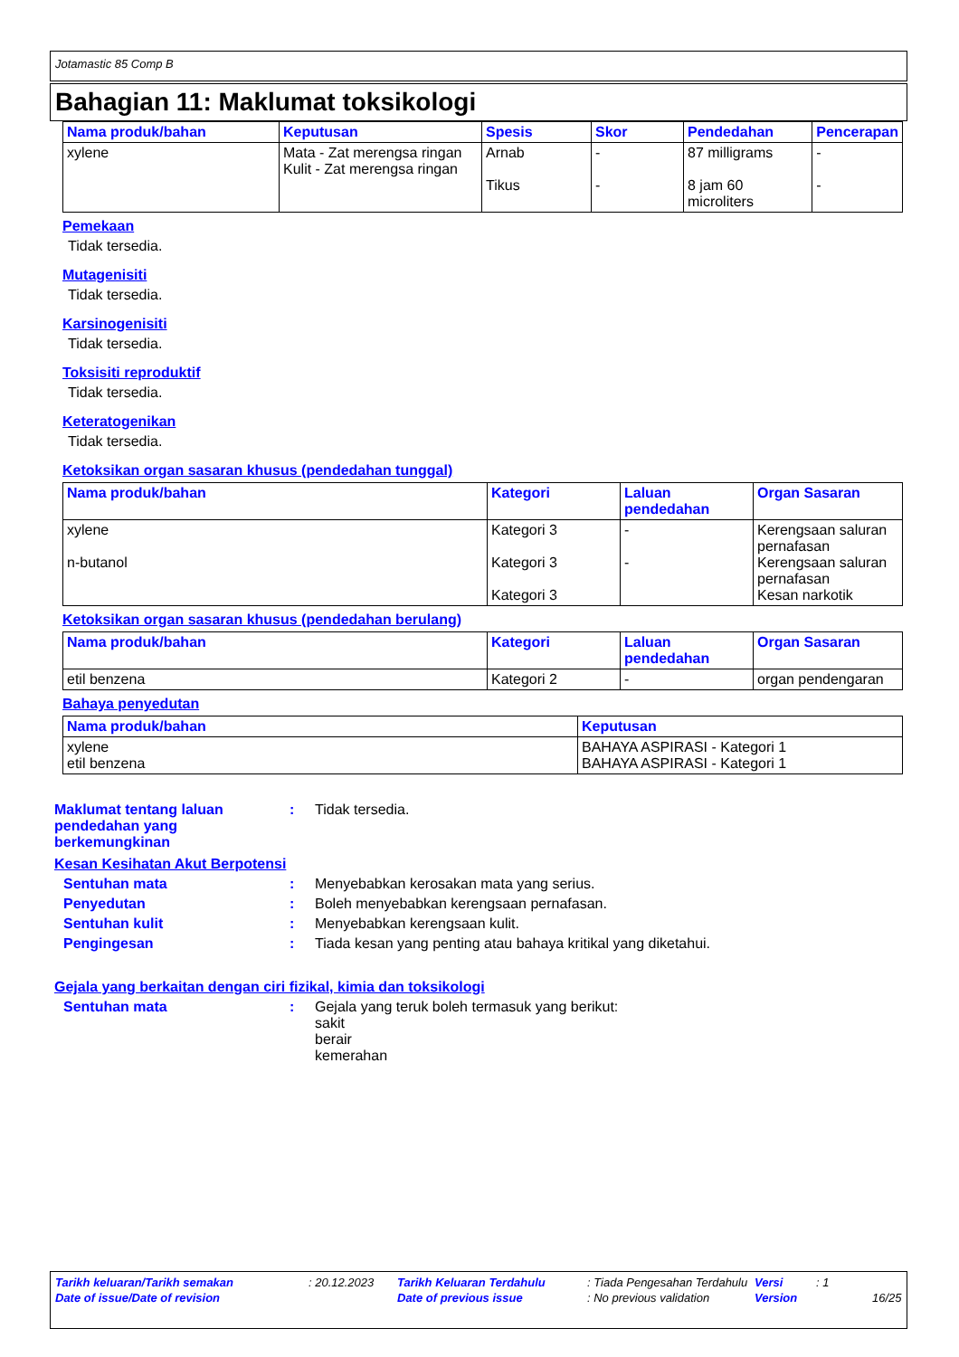Jotamastic 85 Comp B
Bahagian 11: Maklumat toksikologi
| Nama produk/bahan | Keputusan | Spesis | Skor | Pendedahan | Pencerapan |
| --- | --- | --- | --- | --- | --- |
| xylene | Mata - Zat merengsa ringan Kulit - Zat merengsa ringan | Arnab Tikus | - - | 87 milligrams 8 jam 60 microliters | - - |
Pemekaan
Tidak tersedia.
Mutagenisiti
Tidak tersedia.
Karsinogenisiti
Tidak tersedia.
Toksisiti reproduktif
Tidak tersedia.
Keteratogenikan
Tidak tersedia.
Ketoksikan organ sasaran khusus (pendedahan tunggal)
| Nama produk/bahan | Kategori | Laluan pendedahan | Organ Sasaran |
| --- | --- | --- | --- |
| xylene n-butanol | Kategori 3 Kategori 3 Kategori 3 | - - | Kerengsaan saluran pernafasan Kerengsaan saluran pernafasan Kesan narkotik |
Ketoksikan organ sasaran khusus (pendedahan berulang)
| Nama produk/bahan | Kategori | Laluan pendedahan | Organ Sasaran |
| --- | --- | --- | --- |
| etil benzena | Kategori 2 | - | organ pendengaran |
Bahaya penyedutan
| Nama produk/bahan | Keputusan |
| --- | --- |
| xylene etil benzena | BAHAYA ASPIRASI - Kategori 1 BAHAYA ASPIRASI - Kategori 1 |
Maklumat tentang laluan pendedahan yang berkemungkinan
: Tidak tersedia.
Kesan Kesihatan Akut Berpotensi
Sentuhan mata : Menyebabkan kerosakan mata yang serius.
Penyedutan : Boleh menyebabkan kerengsaan pernafasan.
Sentuhan kulit : Menyebabkan kerengsaan kulit.
Pengingesan : Tiada kesan yang penting atau bahaya kritikal yang diketahui.
Gejala yang berkaitan dengan ciri fizikal, kimia dan toksikologi
Sentuhan mata : Gejala yang teruk boleh termasuk yang berikut:
sakit
berair
kemerahan
Tarikh keluaran/Tarikh semakan: 20.12.2023 Tarikh Keluaran Terdahulu: Tiada Pengesahan Terdahulu Versi: 1
Date of issue/Date of revision Date of previous issue: No previous validation Version 16/25